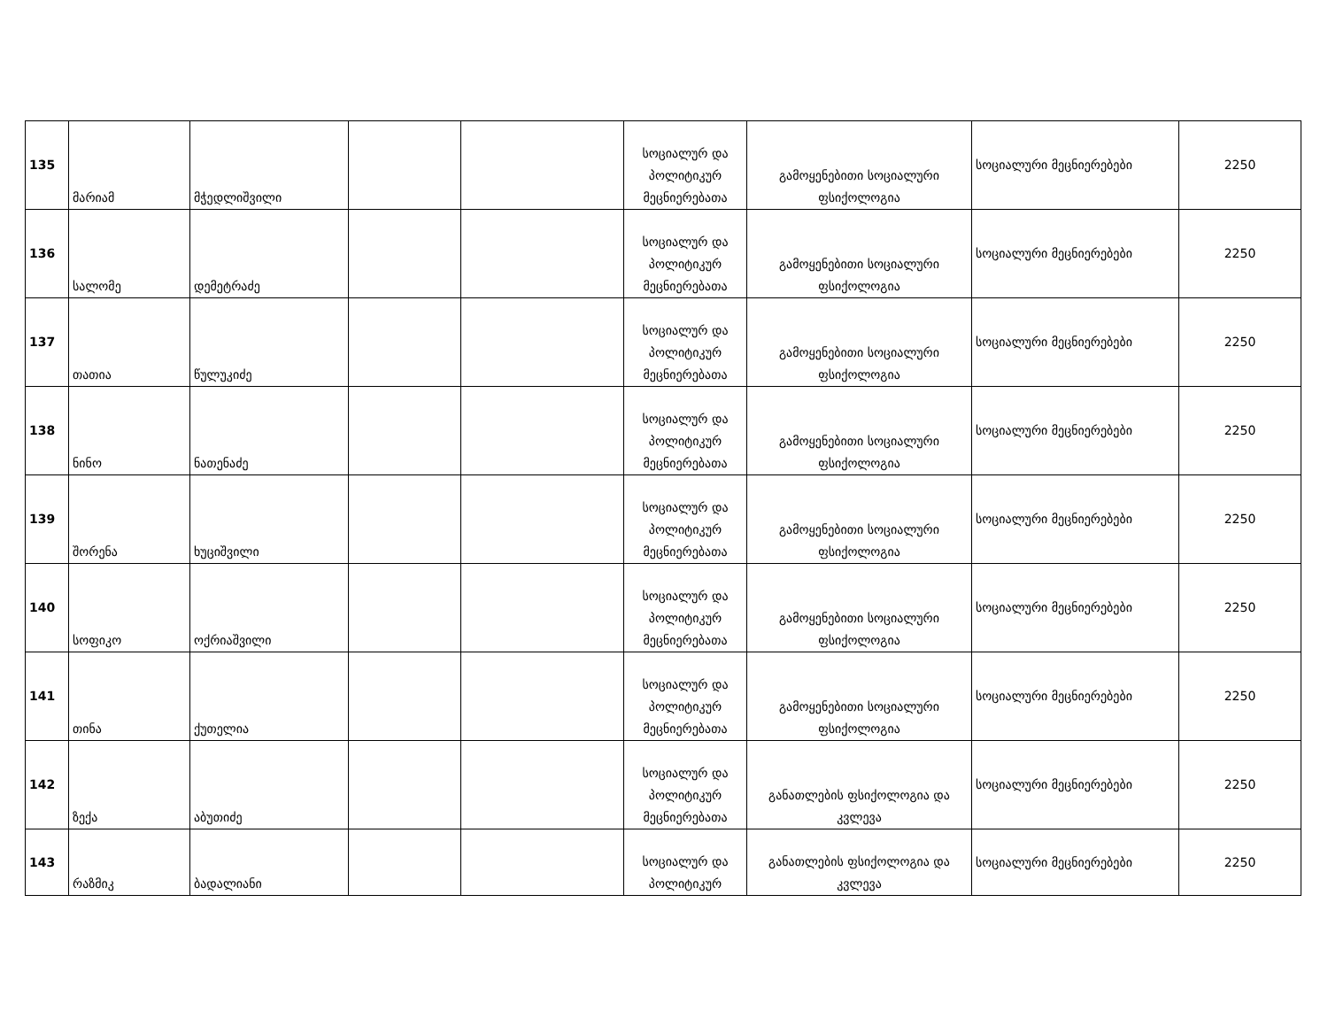| 135 | მარიამ | მჭედლიშვილი | | | სოციალურ და პოლიტიკურ მეცნიერებათა | გამოყენებითი სოციალური ფსიქოლოგია | სოციალური მეცნიერებები | 2250 |
| 136 | სალომე | დემეტრაძე | | | სოციალურ და პოლიტიკურ მეცნიერებათა | გამოყენებითი სოციალური ფსიქოლოგია | სოციალური მეცნიერებები | 2250 |
| 137 | თათია | წულუკიძე | | | სოციალურ და პოლიტიკურ მეცნიერებათა | გამოყენებითი სოციალური ფსიქოლოგია | სოციალური მეცნიერებები | 2250 |
| 138 | ნინო | ნათენაძე | | | სოციალურ და პოლიტიკურ მეცნიერებათა | გამოყენებითი სოციალური ფსიქოლოგია | სოციალური მეცნიერებები | 2250 |
| 139 | შორენა | ხუციშვილი | | | სოციალურ და პოლიტიკურ მეცნიერებათა | გამოყენებითი სოციალური ფსიქოლოგია | სოციალური მეცნიერებები | 2250 |
| 140 | სოფიკო | ოქრიაშვილი | | | სოციალურ და პოლიტიკურ მეცნიერებათა | გამოყენებითი სოციალური ფსიქოლოგია | სოციალური მეცნიერებები | 2250 |
| 141 | თინა | ქუთელია | | | სოციალურ და პოლიტიკურ მეცნიერებათა | გამოყენებითი სოციალური ფსიქოლოგია | სოციალური მეცნიერებები | 2250 |
| 142 | ზექა | აბუთიძე | | | სოციალურ და პოლიტიკურ მეცნიერებათა | განათლების ფსიქოლოგია და კვლევა | სოციალური მეცნიერებები | 2250 |
| 143 | რაზმიკ | ბადალიანი | | | სოციალურ და პოლიტიკურ | განათლების ფსიქოლოგია და კვლევა | სოციალური მეცნიერებები | 2250 |